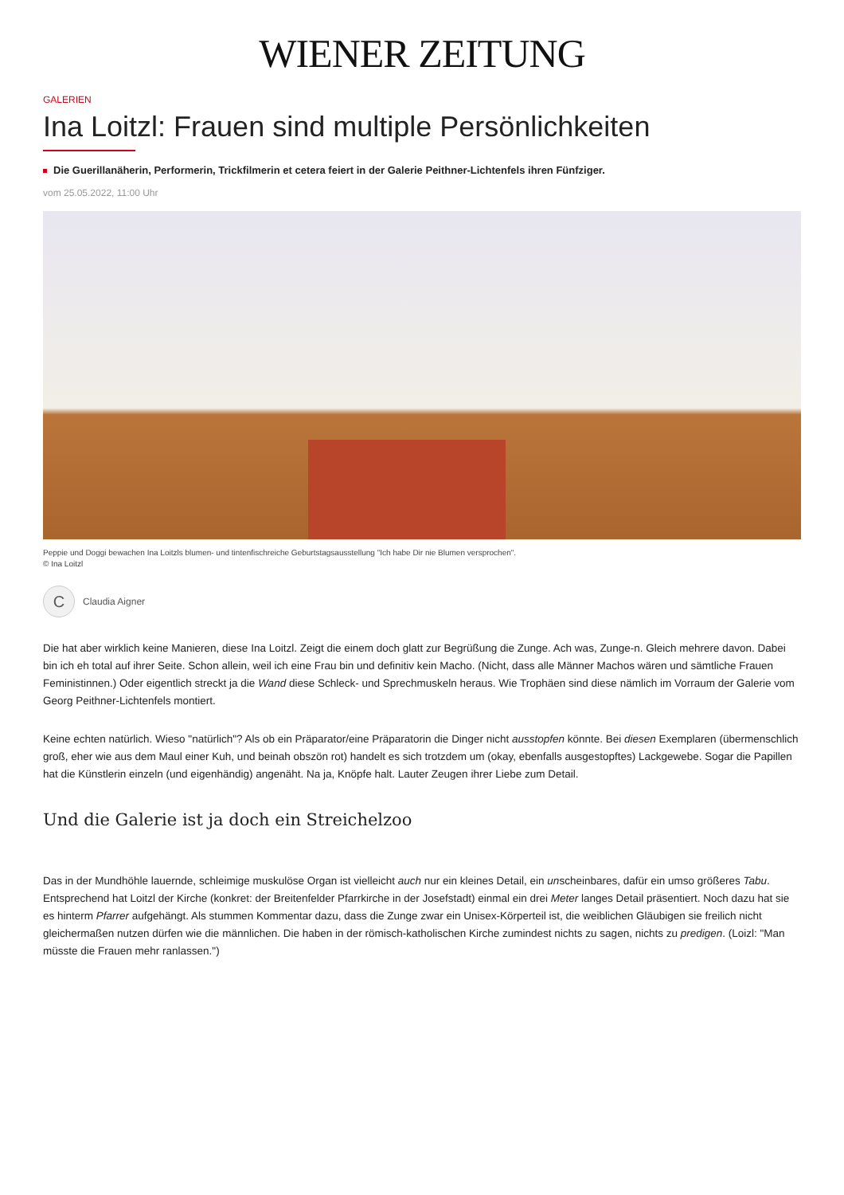WIENER ZEITUNG
GALERIEN
Ina Loitzl: Frauen sind multiple Persönlichkeiten
Die Guerillanäherin, Performerin, Trickfilmerin et cetera feiert in der Galerie Peithner-Lichtenfels ihren Fünfziger.
vom 25.05.2022, 11:00 Uhr
Peppie und Doggi bewachen Ina Loitzls blumen- und tintenfischreiche Geburtstagsausstellung "Ich habe Dir nie Blumen versprochen".
© Ina Loitzl
C
Claudia Aigner
Die hat aber wirklich keine Manieren, diese Ina Loitzl. Zeigt die einem doch glatt zur Begrüßung die Zunge. Ach was, Zunge-n. Gleich mehrere davon. Dabei bin ich eh total auf ihrer Seite. Schon allein, weil ich eine Frau bin und definitiv kein Macho. (Nicht, dass alle Männer Machos wären und sämtliche Frauen Feministinnen.) Oder eigentlich streckt ja die Wand diese Schleck- und Sprechmuskeln heraus. Wie Trophäen sind diese nämlich im Vorraum der Galerie vom Georg Peithner-Lichtenfels montiert.
Keine echten natürlich. Wieso "natürlich"? Als ob ein Präparator/eine Präparatorin die Dinger nicht ausstopfen könnte. Bei diesen Exemplaren (übermenschlich groß, eher wie aus dem Maul einer Kuh, und beinah obszön rot) handelt es sich trotzdem um (okay, ebenfalls ausgestopftes) Lackgewebe. Sogar die Papillen hat die Künstlerin einzeln (und eigenhändig) angenäht. Na ja, Knöpfe halt. Lauter Zeugen ihrer Liebe zum Detail.
Und die Galerie ist ja doch ein Streichelzoo
Das in der Mundhöhle lauernde, schleimige muskulöse Organ ist vielleicht auch nur ein kleines Detail, ein unscheinbares, dafür ein umso größeres Tabu. Entsprechend hat Loitzl der Kirche (konkret: der Breitenfelder Pfarrkirche in der Josefstadt) einmal ein drei Meter langes Detail präsentiert. Noch dazu hat sie es hinterm Pfarrer aufgehängt. Als stummen Kommentar dazu, dass die Zunge zwar ein Unisex-Körperteil ist, die weiblichen Gläubigen sie freilich nicht gleichermaßen nutzen dürfen wie die männlichen. Die haben in der römisch-katholischen Kirche zumindest nichts zu sagen, nichts zu predigen. (Loizl: "Man müsste die Frauen mehr ranlassen.")